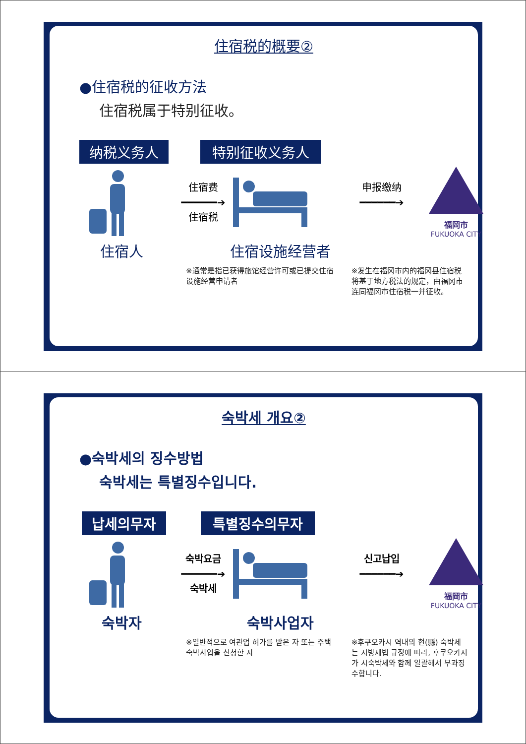住宿税的概要②
●住宿税的征收方法
住宿税属于特别征收。
纳税义务人 特别征收义务人
住宿费
━━━━━━➔
住宿税
申报缴纳
━━━━━━➔
福岡市
FUKUOKA CITY
住宿人 住宿设施经营者
※通常是指已获得旅馆经营许可或已提交住宿设施经营申请者
※发生在福冈市内的福冈县住宿税将基于地方税法的规定，由福冈市连同福冈市住宿税一并征收。
숙박세 개요②
●숙박세의 징수방법
숙박세는 특별징수입니다.
납세의무자 특별징수의무자
숙박요금
━━━━━━➔
숙박세
신고납입
━━━━━━➔
福岡市
FUKUOKA CITY
숙박자 숙박사업자
※일반적으로 여관업 허가를 받은 자 또는 주택숙박사업을 신청한 자
※후쿠오카시 역내의 현(縣) 숙박세는 지방세법 규정에 따라, 후쿠오카시가 시숙박세와 함께 일괄해서 부과징수합니다.